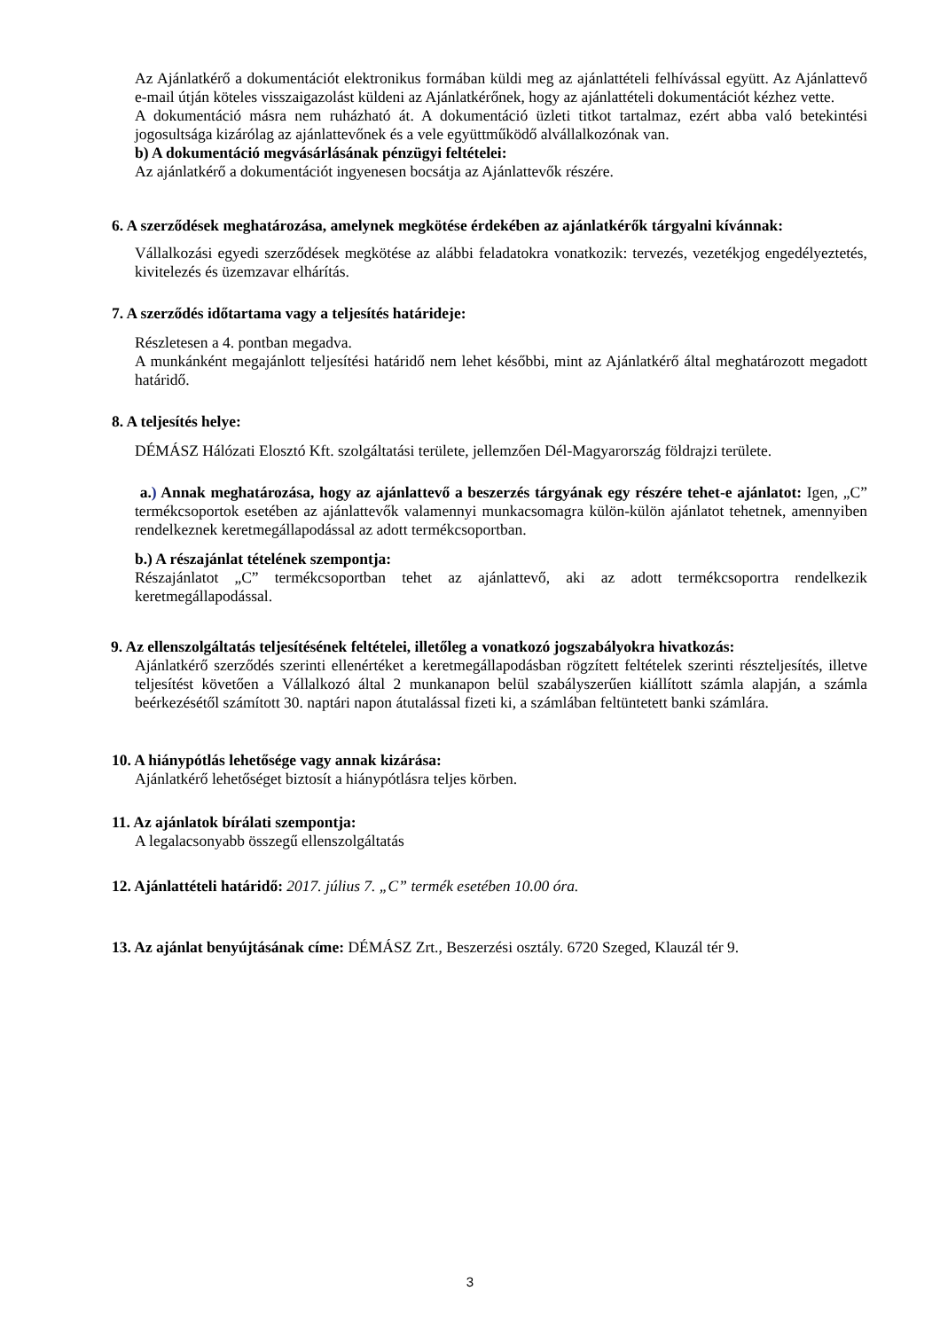Az Ajánlatkérő a dokumentációt elektronikus formában küldi meg az ajánlattételi felhívással együtt. Az Ajánlattevő e-mail útján köteles visszaigazolást küldeni az Ajánlatkérőnek, hogy az ajánlattételi dokumentációt kézhez vette.
A dokumentáció másra nem ruházható át. A dokumentáció üzleti titkot tartalmaz, ezért abba való betekintési jogosultsága kizárólag az ajánlattevőnek és a vele együttműködő alvállalkozónak van.
b) A dokumentáció megvásárlásának pénzügyi feltételei:
Az ajánlatkérő a dokumentációt ingyenesen bocsátja az Ajánlattevők részére.
6. A szerződések meghatározása, amelynek megkötése érdekében az ajánlatkérők tárgyalni kívánnak:
Vállalkozási egyedi szerződések megkötése az alábbi feladatokra vonatkozik: tervezés, vezetékjog engedélyeztetés, kivitelezés és üzemzavar elhárítás.
7. A szerződés időtartama vagy a teljesítés határideje:
Részletesen a 4. pontban megadva.
A munkánként megajánlott teljesítési határidő nem lehet későbbi, mint az Ajánlatkérő által meghatározott megadott határidő.
8. A teljesítés helye:
DÉMÁSZ Hálózati Elosztó Kft. szolgáltatási területe, jellemzően Dél-Magyarország földrajzi területe.
a.) Annak meghatározása, hogy az ajánlattevő a beszerzés tárgyának egy részére tehet-e ajánlatot: Igen, „C” termékcsoportok esetében az ajánlattevők valamennyi munkacsomagra külön-külön ajánlatot tehetnek, amennyiben rendelkeznek keretmegállapodással az adott termékcsoportban.
b.) A részajánlat tételének szempontja:
Részajánlatot „C” termékcsoportban tehet az ajánlattevő, aki az adott termékcsoportra rendelkezik keretmegállapodással.
9. Az ellenszolgáltatás teljesítésének feltételei, illetőleg a vonatkozó jogszabályokra hivatkozás:
Ajánlatkérő szerződés szerinti ellenértéket a keretmegállapodásban rögzített feltételek szerinti részteljesítés, illetve teljesítést követően a Vállalkozó által 2 munkanapon belül szabályszerűen kiállított számla alapján, a számla beérkezésétől számított 30. naptári napon átutalással fizeti ki, a számlában feltüntetett banki számlára.
10. A hiánypótlás lehetősége vagy annak kizárása:
Ajánlatkérő lehetőséget biztosít a hiánypótlásra teljes körben.
11. Az ajánlatok bírálati szempontja:
A legalacsonyabb összegű ellenszolgáltatás
12. Ajánlattételi határidő: 2017. július 7. „C” termék esetében 10.00 óra.
13. Az ajánlat benyújtásának címe: DÉMÁSZ Zrt., Beszerzési osztály. 6720 Szeged, Klauzál tér 9.
3